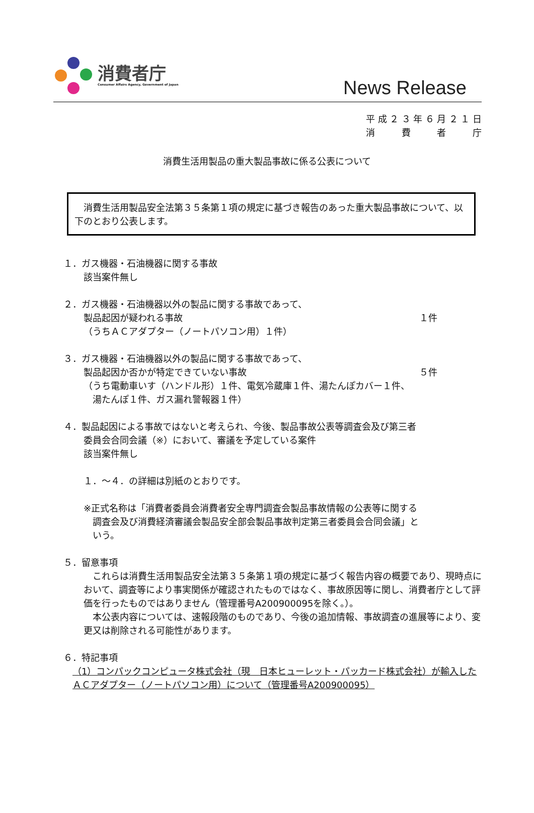消費者庁
Consumer Affairs Agency, Government of Japan
News Release
平成２３年６月２１日
消　費　者　庁
消費生活用製品の重大製品事故に係る公表について
　消費生活用製品安全法第３５条第１項の規定に基づき報告のあった重大製品事故について、以下のとおり公表します。
１．ガス機器・石油機器に関する事故
該当案件無し
２．ガス機器・石油機器以外の製品に関する事故であって、
製品起因が疑われる事故 １件
（うちＡＣアダプター（ノートパソコン用）１件）
３．ガス機器・石油機器以外の製品に関する事故であって、
製品起因か否かが特定できていない事故 ５件
（うち電動車いす（ハンドル形）１件、電気冷蔵庫１件、湯たんぽカバー１件、
　湯たんぽ１件、ガス漏れ警報器１件）
４．製品起因による事故ではないと考えられ、今後、製品事故公表等調査会及び第三者
委員会合同会議（※）において、審議を予定している案件
該当案件無し
１．～４．の詳細は別紙のとおりです。
※正式名称は「消費者委員会消費者安全専門調査会製品事故情報の公表等に関する
　調査会及び消費経済審議会製品安全部会製品事故判定第三者委員会合同会議」と
　いう。
５．留意事項
　これらは消費生活用製品安全法第３５条第１項の規定に基づく報告内容の概要であり、現時点において、調査等により事実関係が確認されたものではなく、事故原因等に関し、消費者庁として評価を行ったものではありません（管理番号A200900095を除く。）。
　本公表内容については、速報段階のものであり、今後の追加情報、事故調査の進展等により、変更又は削除される可能性があります。
６．特記事項
（1）コンパックコンピュータ株式会社（現　日本ヒューレット・パッカード株式会社）が輸入したＡＣアダプター（ノートパソコン用）について（管理番号A200900095）